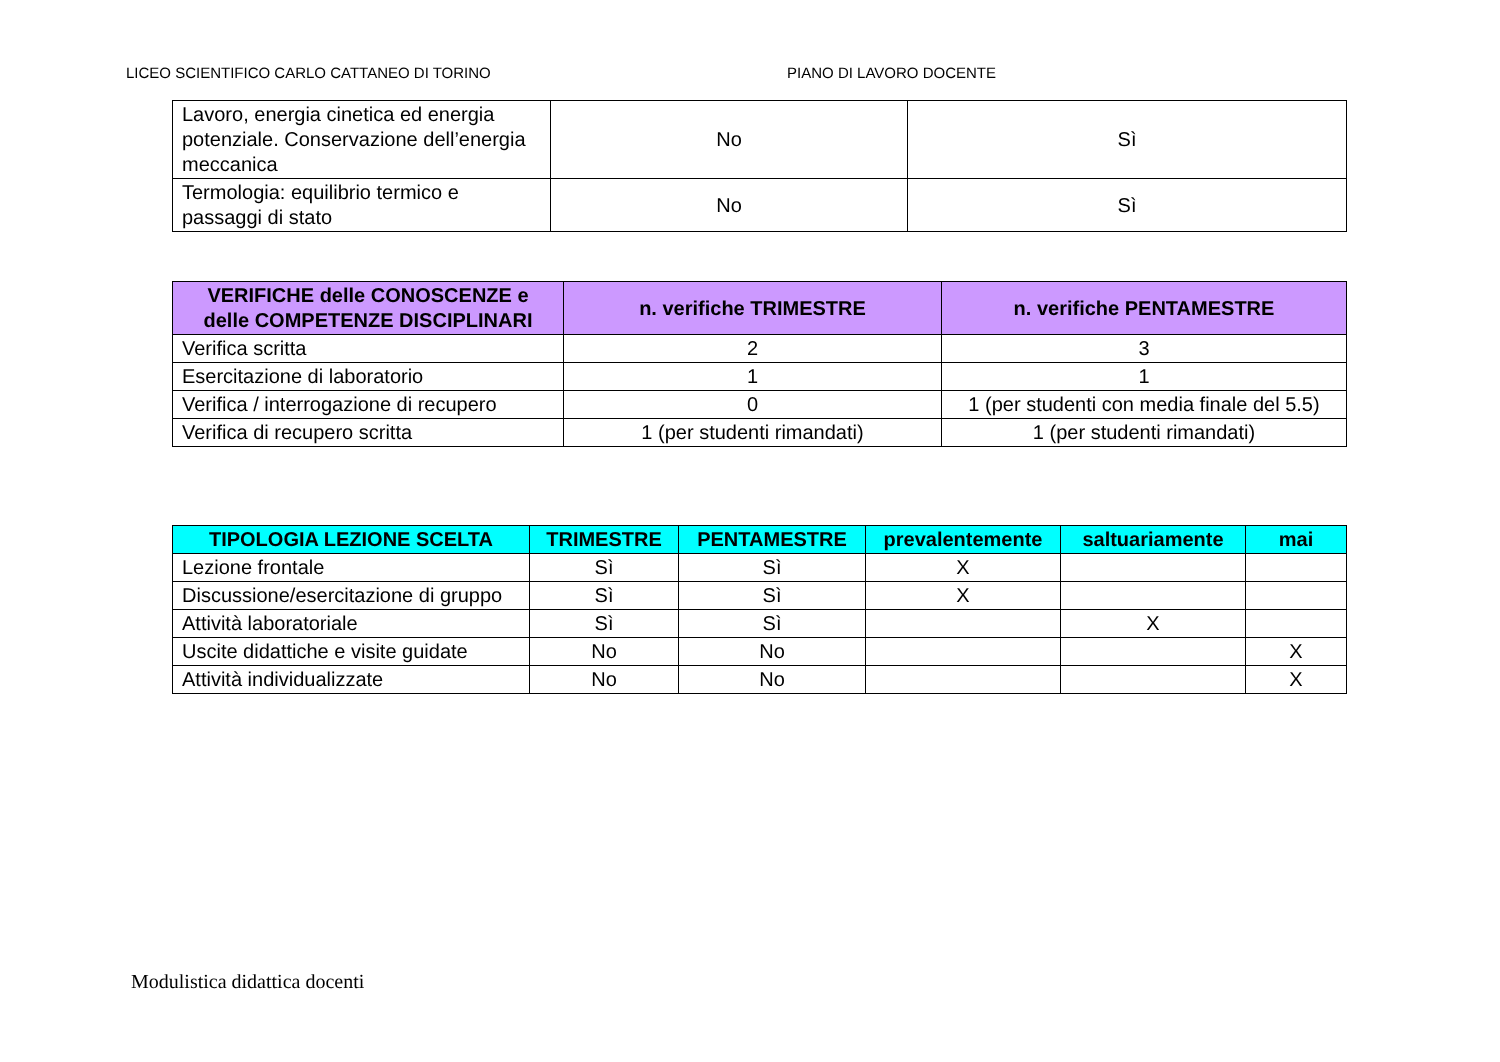LICEO SCIENTIFICO CARLO CATTANEO DI TORINO PIANO DI LAVORO DOCENTE
| Lavoro, energia cinetica ed energia potenziale. Conservazione dell’energia meccanica | No | Sì |
| Termologia: equilibrio termico e passaggi di stato | No | Sì |
| VERIFICHE delle CONOSCENZE e delle COMPETENZE DISCIPLINARI | n. verifiche TRIMESTRE | n. verifiche PENTAMESTRE |
| --- | --- | --- |
| Verifica scritta | 2 | 3 |
| Esercitazione di laboratorio | 1 | 1 |
| Verifica / interrogazione di recupero | 0 | 1 (per studenti con media finale del 5.5) |
| Verifica di recupero scritta | 1 (per studenti rimandati) | 1 (per studenti rimandati) |
| TIPOLOGIA LEZIONE SCELTA | TRIMESTRE | PENTAMESTRE | prevalentemente | saltuariamente | mai |
| --- | --- | --- | --- | --- | --- |
| Lezione frontale | Sì | Sì | X | | |
| Discussione/esercitazione di gruppo | Sì | Sì | X | | |
| Attività laboratoriale | Sì | Sì | | X | |
| Uscite didattiche e visite guidate | No | No | | | X |
| Attività individualizzate | No | No | | | X |
Modulistica didattica docenti